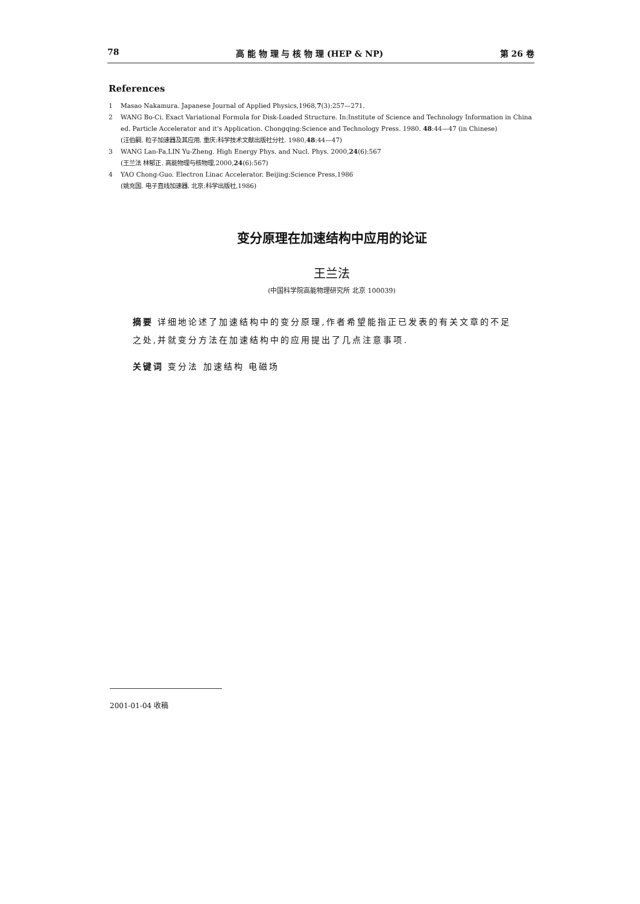78 高 能 物 理 与 核 物 理 (HEP & NP) 第 26 卷
References
1 Masao Nakamura. Japanese Journal of Applied Physics,1968,7(3):257—271.
2 WANG Bo-Ci. Exact Variational Formula for Disk-Loaded Structure. In:Institute of Science and Technology Information in China ed. Particle Accelerator and it's Application. Chongqing:Science and Technology Press. 1980. 48:44—47 (in Chinese)
(汪伯嗣. 粒子加速器及其应用. 重庆:科学技术文献出版社分社. 1980,48:44—47)
3 WANG Lan-Fa,LIN Yu-Zheng. High Energy Phys. and Nucl. Phys. 2000,24(6):567
(王兰法 林郁正. 高能物理与核物理,2000,24(6):567)
4 YAO Chong-Guo. Electron Linac Accelerator. Beijing:Science Press,1986
(姚充国. 电子直线加速器. 北京:科学出版社,1986)
变分原理在加速结构中应用的论证
王兰法
(中国科学院高能物理研究所 北京 100039)
摘要 详细地论述了加速结构中的变分原理,作者希望能指正已发表的有关文章的不足之处,并就变分方法在加速结构中的应用提出了几点注意事项.
关键词 变分法 加速结构 电磁场
2001-01-04 收稿